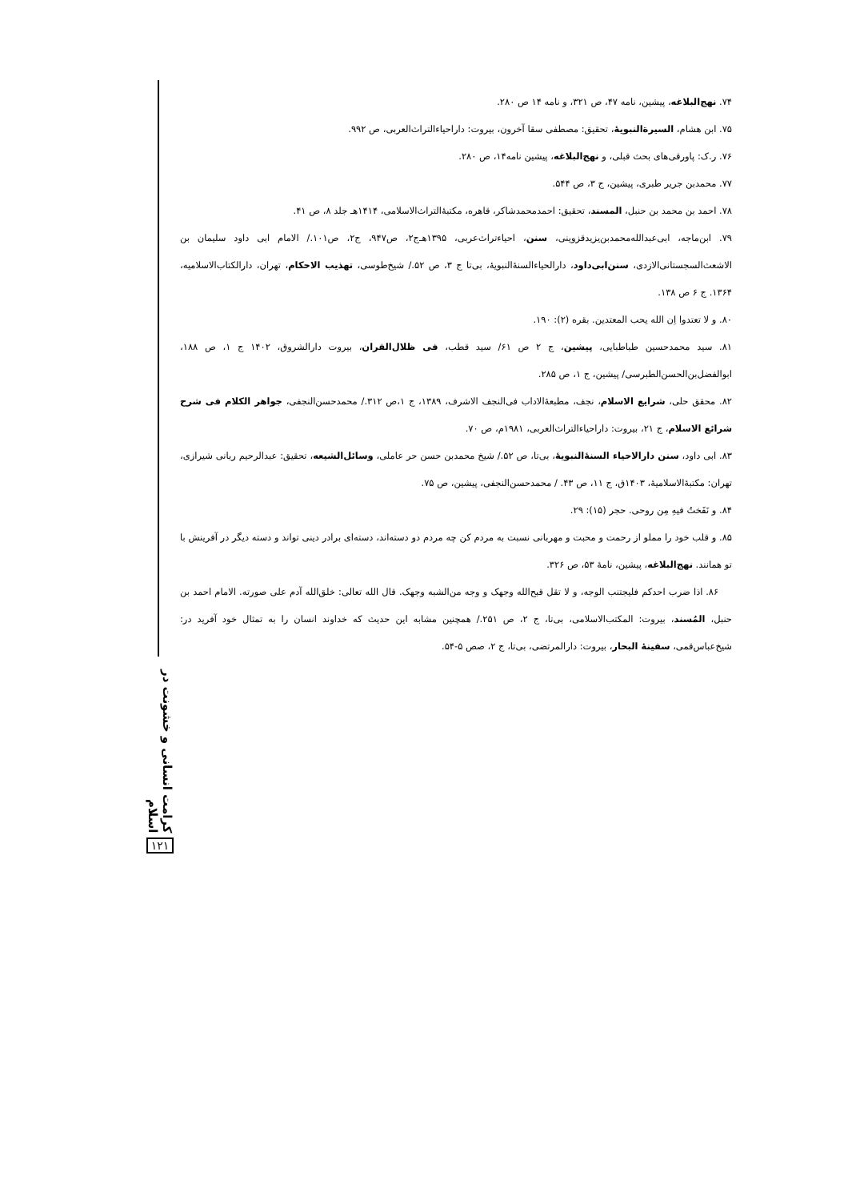۷۴. نهج‌البلاغه، پیشین، نامه ۴۷، ص ۳۲۱، و نامه ۱۴ ص ۲۸۰.
۷۵. ابن هشام، السیرةالنبویهٔ، تحقیق: مصطفی سقا آخرون، بیروت: داراحیاءالتراث‌العربی، ص ۹۹۲.
۷۶. ر.ک: پاورقی‌های بحث قبلی، و نهج‌البلاغه، پیشین نامه۱۴، ص ۲۸۰.
۷۷. محمدبن جریر طبری، پیشین، ج ۳، ص ۵۴۴.
۷۸. احمد بن محمد بن حنبل، المسند، تحقیق: احمدمحمدشاکر، قاهره، مکتبهٔ‌التراث‌الاسلامی، ۱۴۱۴هـ جلد ۸، ص ۴۱.
۷۹. ابن‌ماجه، ابی‌عبدالله‌محمدبن‌یزیدقزوینی، سنن، احیاءتراث‌عربی، ۱۳۹۵هـ‌ج۲، ص۹۴۷، ج۲، ص۱۰۱./ الامام ابی داود سلیمان بن الاشعث‌السجستانی‌الازدی، سنن‌ابی‌داود، دارالحیاءالسنهٔ‌النبویهٔ، بی‌تا ج ۳، ص ۵۲./ شیخ‌طوسی، تهذیب الاحکام، تهران، دارالکتاب‌الاسلامیه، ۱۳۶۴. ج ۶ ص ۱۳۸.
۸۰. و لا تعتدوا اِن الله یحب المعتدین. بقره (۲): ۱۹۰.
۸۱. سید محمدحسین طباطبایی، پیشین، ج ۲ ص ۶۱/ سید قطب، فی ظلال‌القران، بیروت دارالشروق، ۱۴۰۲ ج ۱، ص ۱۸۸، ابوالفضل‌بن‌الحسن‌الطبرسی/ پیشین، ج ۱، ص ۲۸۵.
۸۲. محقق حلی، شرایع الاسلام، نجف، مطبعهٔ‌الاداب فی‌النجف الاشرف، ۱۳۸۹، ج ۱،ص ۳۱۲./ محمدحسن‌النجفی، جواهر الکلام فی شرح شرائع الاسلام، ج ۲۱، بیروت: داراحیاءالتراث‌العربی، ۱۹۸۱م، ص ۷۰.
۸۳. ابی داود، سنن دارالاحیاء السنهٔ‌النبویهٔ، بی‌تا، ص ۵۲./ شیخ محمدبن حسن حر عاملی، وسائل‌الشیعه، تحقیق: عبدالرحیم ربانی شیرازی، تهران: مکتبهٔ‌الاسلامیهٔ، ۱۴۰۳ق، ج ۱۱، ص ۴۳. / محمدحسن‌النجفی، پیشین، ص ۷۵.
۸۴. و نَفَختُ فیهِ مِن روحی. حجر (۱۵): ۲۹.
۸۵. و قلب خود را مملو از رحمت و محبت و مهربانی نسبت به مردم کن چه مردم دو دسته‌اند، دسته‌ای برادر دینی تواند و دسته دیگر در آفرینش با تو همانند. نهج‌البلاغه، پیشین، نامهٔ ۵۳، ص ۳۲۶.
۸۶. اذا ضرب احدکم فلیجتنب الوجه، و لا تقل قبح‌الله وجهک و وجه من‌الشبه وجهک. قال الله تعالی: خلق‌الله آدم علی صورته. الامام احمد بن حنبل، المُسند، بیروت: المکتب‌الاسلامی، بی‌تا، ج ۲، ص ۲۵۱./ همچنین مشابه این حدیث که خداوند انسان را به تمثال خود آفرید در: شیخ‌عباس‌قمی، سفینهٔ البحار، بیروت: دارالمرتضی، بی‌تا، ج ۲، صص ۵-۵۴.
کرامت انسانی و خشونت در اسلام
۱۲۱